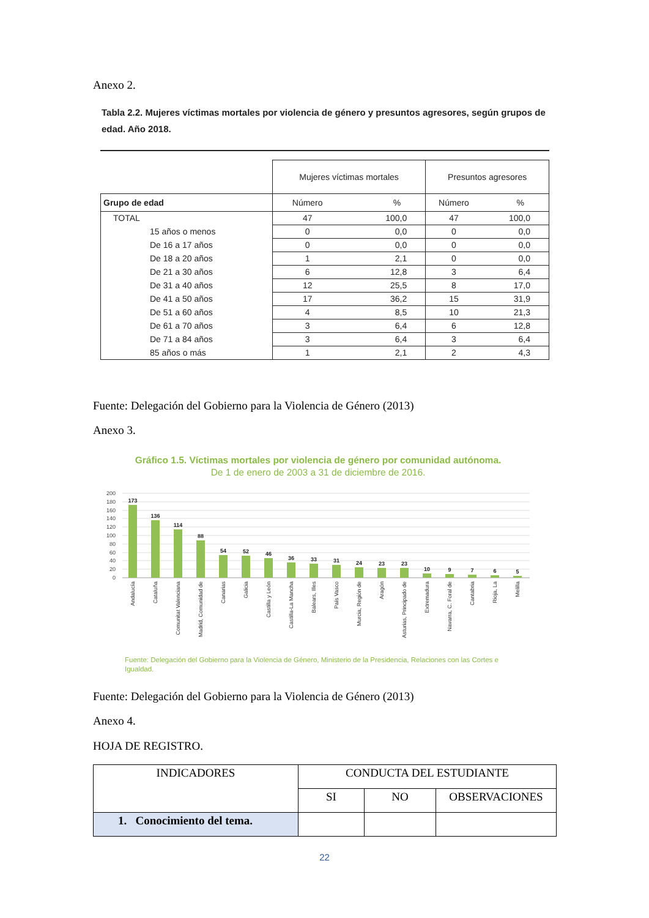Anexo 2.
Tabla 2.2. Mujeres víctimas mortales por violencia de género y presuntos agresores, según grupos de edad. Año 2018.
| | Mujeres víctimas mortales | | Presuntos agresores | |
| Grupo de edad | Número | % | Número | % |
| TOTAL | 47 | 100,0 | 47 | 100,0 |
| 15 años o menos | 0 | 0,0 | 0 | 0,0 |
| De 16 a 17 años | 0 | 0,0 | 0 | 0,0 |
| De 18 a 20 años | 1 | 2,1 | 0 | 0,0 |
| De 21 a 30 años | 6 | 12,8 | 3 | 6,4 |
| De 31 a 40 años | 12 | 25,5 | 8 | 17,0 |
| De 41 a 50 años | 17 | 36,2 | 15 | 31,9 |
| De 51 a 60 años | 4 | 8,5 | 10 | 21,3 |
| De 61 a 70 años | 3 | 6,4 | 6 | 12,8 |
| De 71 a 84 años | 3 | 6,4 | 3 | 6,4 |
| 85 años o más | 1 | 2,1 | 2 | 4,3 |
Fuente: Delegación del Gobierno para la Violencia de Género (2013)
Anexo 3.
Gráfico 1.5. Víctimas mortales por violencia de género por comunidad autónoma.
De 1 de enero de 2003 a 31 de diciembre de 2016.
200
180
160
140
120
100
80
60
40
20
0
173
136
114
88
54
52
46
36
33
31
24
23
23
10
9
7
6
5
Andalucía
Cataluña
Comunitat Valenciana
Madrid, Comunidad de
Canarias
Galicia
Castilla y León
Castilla-La Mancha
Balears, Illes
País Vasco
Murcia, Región de
Aragón
Asturias, Principado de
Extremadura
Navarra, C. Foral de
Cantabria
Rioja, La
Melilla
Fuente: Delegación del Gobierno para la Violencia de Género, Ministerio de la Presidencia, Relaciones con las Cortes e Igualdad.
Fuente: Delegación del Gobierno para la Violencia de Género (2013)
Anexo 4.
HOJA DE REGISTRO.
| INDICADORES | CONDUCTA DEL ESTUDIANTE | | |
| | SI | NO | OBSERVACIONES |
| 1. Conocimiento del tema. | | | |
22